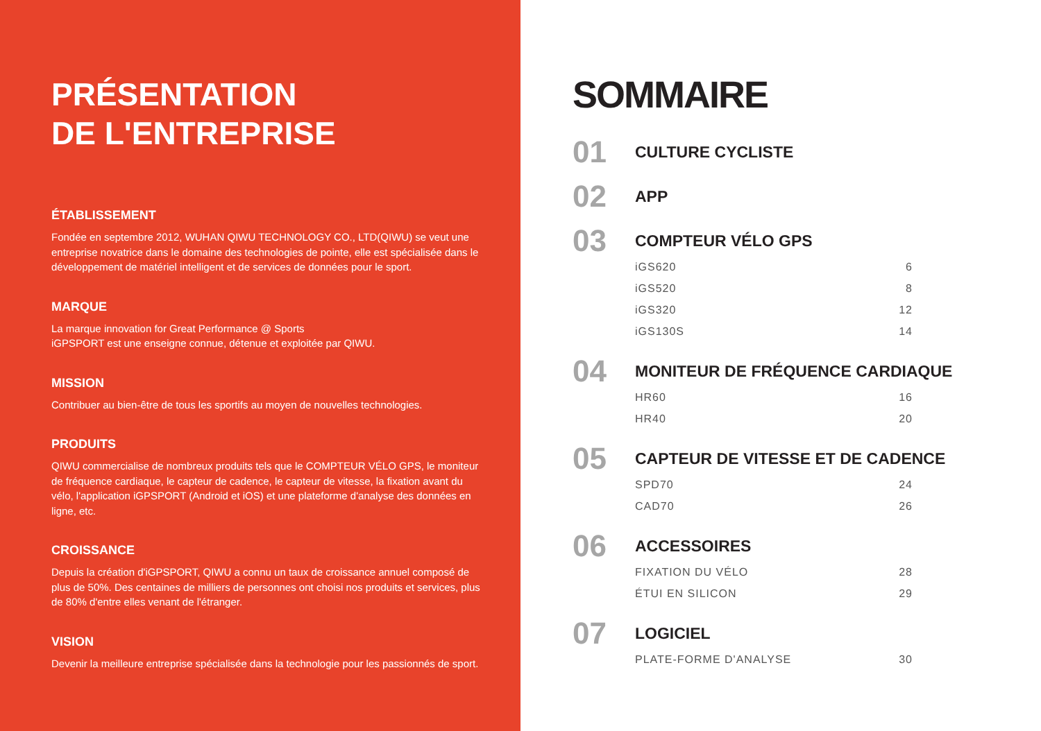PRÉSENTATION
DE L'ENTREPRISE
ÉTABLISSEMENT
Fondée en septembre 2012, WUHAN QIWU TECHNOLOGY CO., LTD(QIWU) se veut une entreprise novatrice dans le domaine des technologies de pointe, elle est spécialisée dans le développement de matériel intelligent et de services de données pour le sport.
MARQUE
La marque innovation for Great Performance @ Sports
iGPSPORT est une enseigne connue, détenue et exploitée par QIWU.
MISSION
Contribuer au bien-être de tous les sportifs au moyen de nouvelles technologies.
PRODUITS
QIWU commercialise de nombreux produits tels que le COMPTEUR VÉLO GPS, le moniteur de fréquence cardiaque, le capteur de cadence, le capteur de vitesse, la fixation avant du vélo, l'application iGPSPORT (Android et iOS) et une plateforme d'analyse des données en ligne, etc.
CROISSANCE
Depuis la création d'iGPSPORT, QIWU a connu un taux de croissance annuel composé de plus de 50%. Des centaines de milliers de personnes ont choisi nos produits et services, plus de 80% d'entre elles venant de l'étranger.
VISION
Devenir la meilleure entreprise spécialisée dans la technologie pour les passionnés de sport.
SOMMAIRE
01
CULTURE CYCLISTE
02
APP
03
COMPTEUR VÉLO GPS
iGS620 6
iGS520 8
iGS320 12
iGS130S 14
04
MONITEUR DE FRÉQUENCE CARDIAQUE
HR60 16
HR40 20
05
CAPTEUR DE VITESSE ET DE CADENCE
SPD70 24
CAD70 26
06
ACCESSOIRES
FIXATION DU VÉLO 28
ÉTUI EN SILICON 29
07
LOGICIEL
PLATE-FORME D'ANALYSE 30